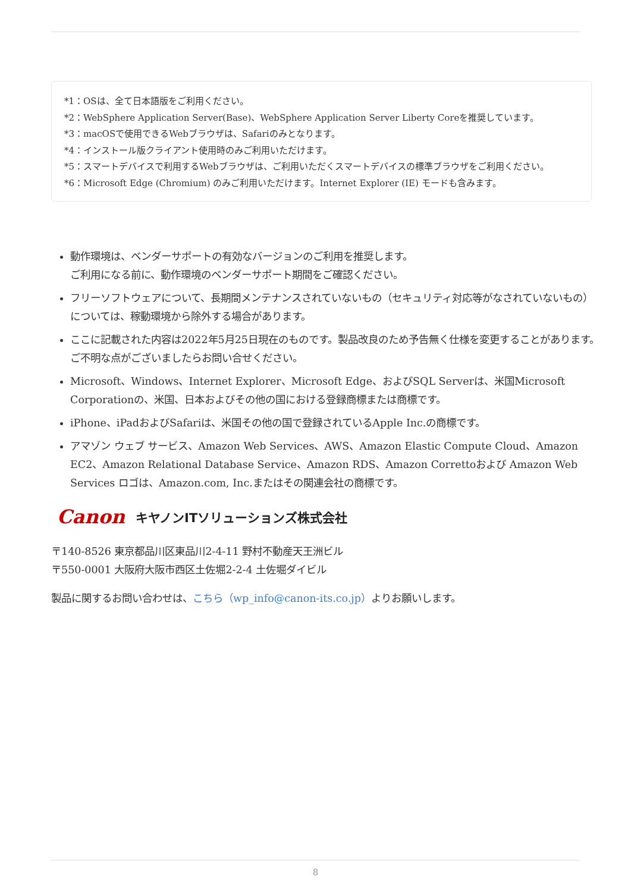*1：OSは、全て日本語版をご利用ください。
*2：WebSphere Application Server(Base)、WebSphere Application Server Liberty Coreを推奨しています。
*3：macOSで使用できるWebブラウザは、Safariのみとなります。
*4：インストール版クライアント使用時のみご利用いただけます。
*5：スマートデバイスで利用するWebブラウザは、ご利用いただくスマートデバイスの標準ブラウザをご利用ください。
*6：Microsoft Edge (Chromium) のみご利用いただけます。Internet Explorer (IE) モードも含みます。
動作環境は、ベンダーサポートの有効なバージョンのご利用を推奨します。
ご利用になる前に、動作環境のベンダーサポート期間をご確認ください。
フリーソフトウェアについて、長期間メンテナンスされていないもの（セキュリティ対応等がなされていないもの）については、稼動環境から除外する場合があります。
ここに記載された内容は2022年5月25日現在のものです。製品改良のため予告無く仕様を変更することがあります。ご不明な点がございましたらお問い合せください。
Microsoft、Windows、Internet Explorer、Microsoft Edge、およびSQL Serverは、米国Microsoft Corporationの、米国、日本およびその他の国における登録商標または商標です。
iPhone、iPadおよびSafariは、米国その他の国で登録されているApple Inc.の商標です。
アマゾン ウェブ サービス、Amazon Web Services、AWS、Amazon Elastic Compute Cloud、Amazon EC2、Amazon Relational Database Service、Amazon RDS、Amazon Correttoおよび Amazon Web Services ロゴは、Amazon.com, Inc.またはその関連会社の商標です。
Canon キヤノンITソリューションズ株式会社
〒140-8526 東京都品川区東品川2-4-11 野村不動産天王洲ビル
〒550-0001 大阪府大阪市西区土佐堀2-2-4 土佐堀ダイビル
製品に関するお問い合わせは、こちら（wp_info@canon-its.co.jp）よりお願いします。
8